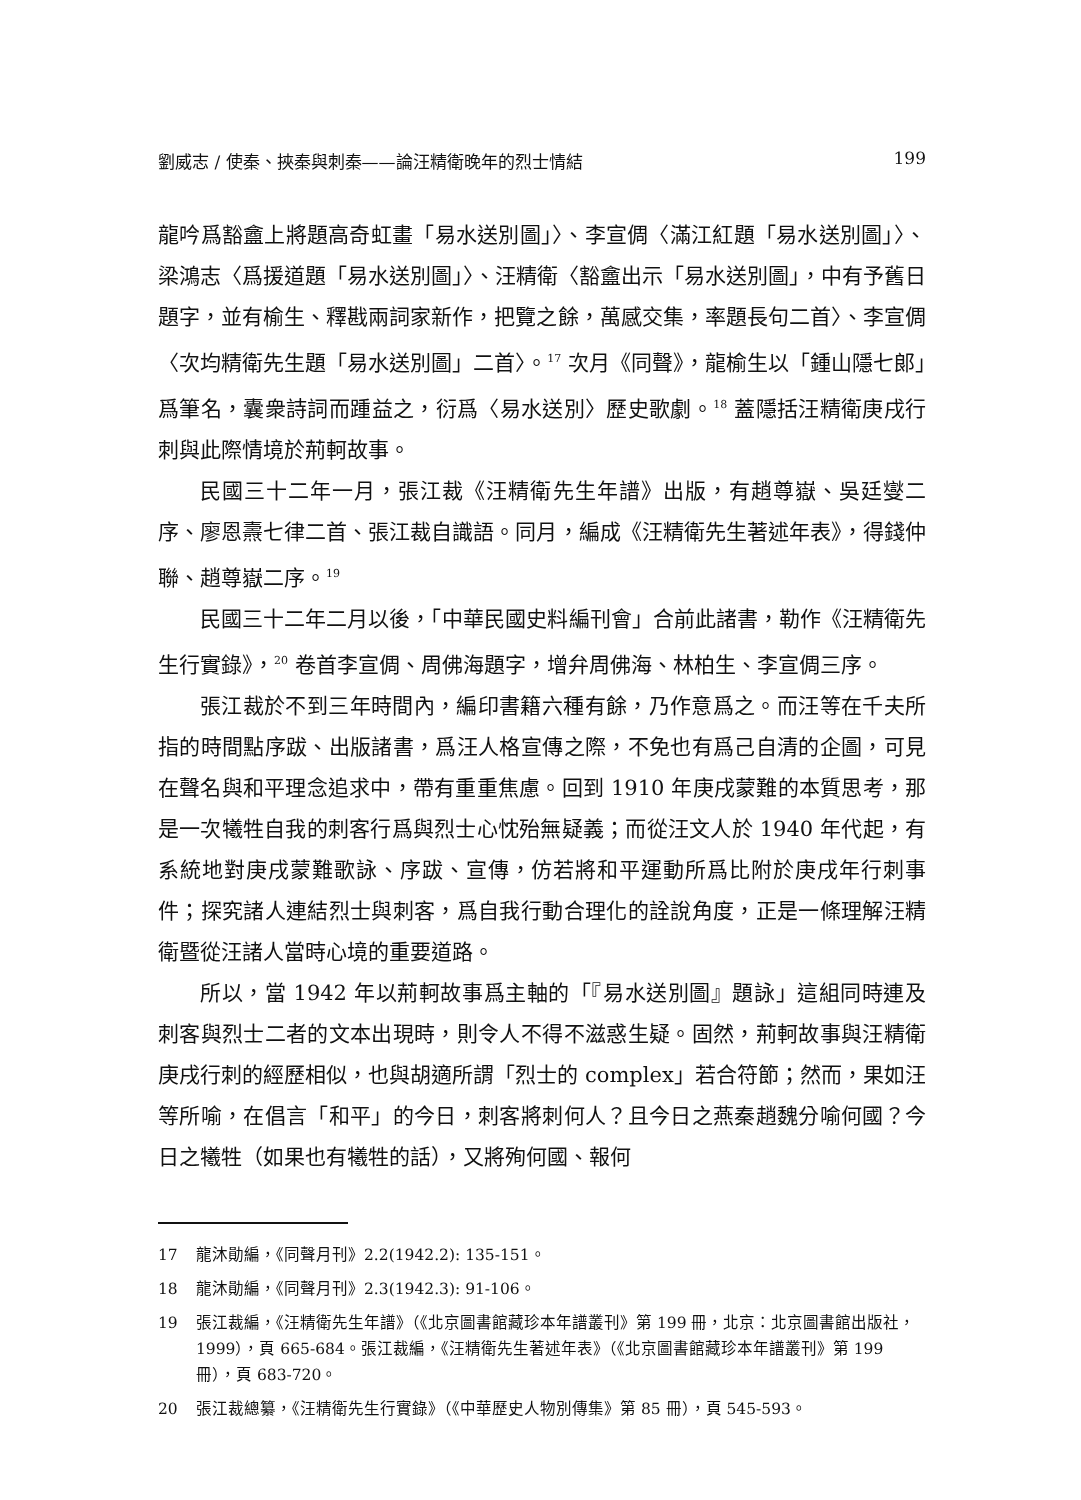劉威志 / 使秦、挾秦與刺秦——論汪精衛晚年的烈士情結 199
龍吟爲豁盦上將題高奇虹畫「易水送別圖」〉、李宣倜〈滿江紅題「易水送別圖」〉、梁鴻志〈爲援道題「易水送別圖」〉、汪精衛〈豁盦出示「易水送別圖」，中有予舊日題字，並有榆生、釋戡兩詞家新作，把覽之餘，萬感交集，率題長句二首〉、李宣倜〈次均精衛先生題「易水送別圖」二首〉。<sup>17</sup> 次月《同聲》，龍榆生以「鍾山隱七郎」爲筆名，囊衆詩詞而踵益之，衍爲〈易水送別〉歷史歌劇。<sup>18</sup> 蓋隱括汪精衛庚戌行刺與此際情境於荊軻故事。
民國三十二年一月，張江裁《汪精衛先生年譜》出版，有趙尊嶽、吳廷燮二序、廖恩燾七律二首、張江裁自識語。同月，編成《汪精衛先生著述年表》，得錢仲聯、趙尊嶽二序。<sup>19</sup>
民國三十二年二月以後，「中華民國史料編刊會」合前此諸書，勒作《汪精衛先生行實錄》，<sup>20</sup> 卷首李宣倜、周佛海題字，增弁周佛海、林柏生、李宣倜三序。
張江裁於不到三年時間內，編印書籍六種有餘，乃作意爲之。而汪等在千夫所指的時間點序跋、出版諸書，爲汪人格宣傳之際，不免也有爲己自清的企圖，可見在聲名與和平理念追求中，帶有重重焦慮。回到 1910 年庚戌蒙難的本質思考，那是一次犧牲自我的刺客行爲與烈士心忱殆無疑義；而從汪文人於 1940 年代起，有系統地對庚戌蒙難歌詠、序跋、宣傳，仿若將和平運動所爲比附於庚戌年行刺事件；探究諸人連結烈士與刺客，爲自我行動合理化的詮說角度，正是一條理解汪精衛暨從汪諸人當時心境的重要道路。
所以，當 1942 年以荊軻故事爲主軸的「『易水送別圖』題詠」這組同時連及刺客與烈士二者的文本出現時，則令人不得不滋惑生疑。固然，荊軻故事與汪精衛庚戌行刺的經歷相似，也與胡適所謂「烈士的 complex」若合符節；然而，果如汪等所喻，在倡言「和平」的今日，刺客將刺何人？且今日之燕秦趙魏分喻何國？今日之犧牲（如果也有犧牲的話），又將殉何國、報何
17 龍沐勛編，《同聲月刊》2.2(1942.2): 135-151。
18 龍沐勛編，《同聲月刊》2.3(1942.3): 91-106。
19 張江裁編，《汪精衛先生年譜》（《北京圖書館藏珍本年譜叢刊》第 199 冊，北京：北京圖書館出版社，1999），頁 665-684。張江裁編，《汪精衛先生著述年表》（《北京圖書館藏珍本年譜叢刊》第 199 冊），頁 683-720。
20 張江裁總纂，《汪精衛先生行實錄》（《中華歷史人物別傳集》第 85 冊），頁 545-593。